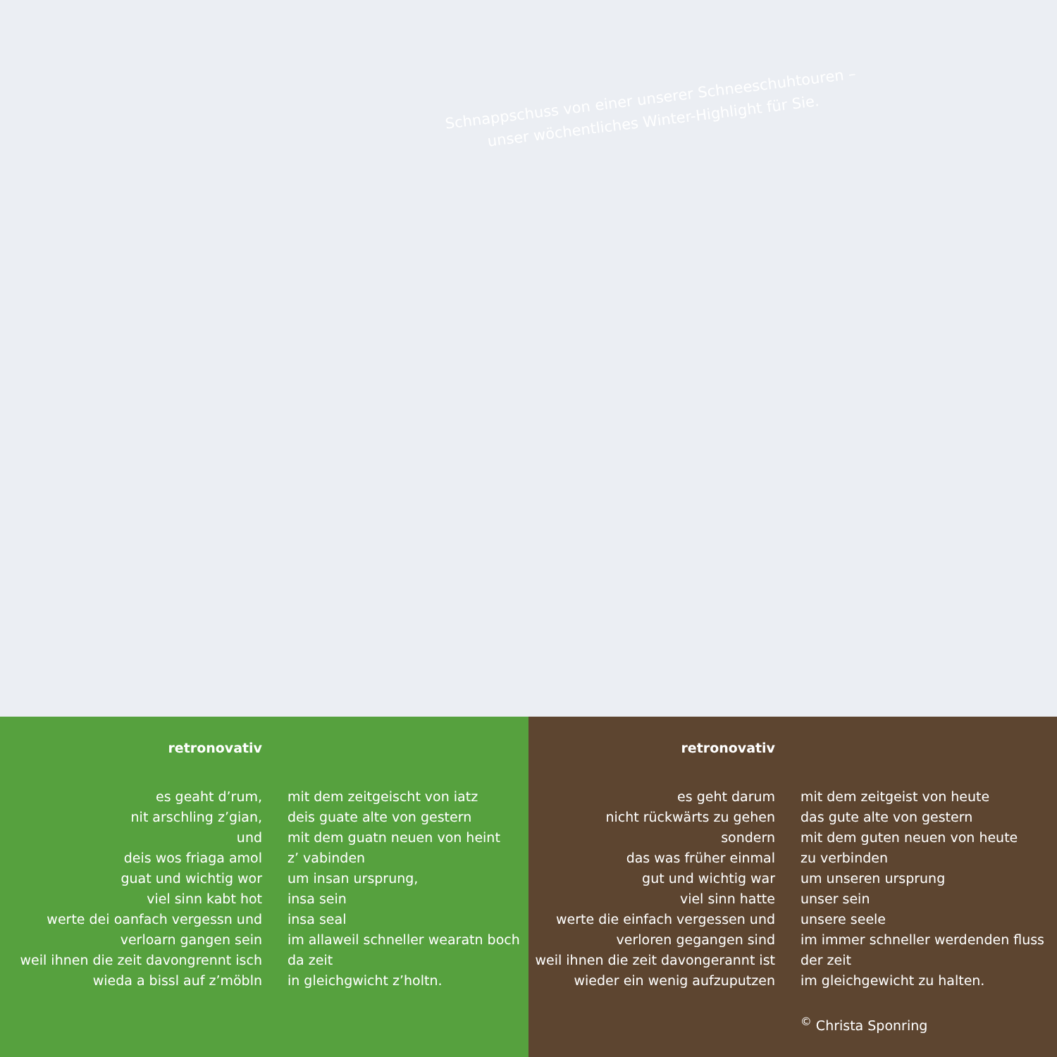Schnappschuss von einer unserer Schneeschuhtouren –
unser wöchentliches Winter-Highlight für Sie.
retronovativ
es geaht d’rum,
nit arschling z’gian,
und
deis wos friaga amol
guat und wichtig wor
viel sinn kabt hot
werte dei oanfach vergessn und
verloarn gangen sein
weil ihnen die zeit davongrennt isch
wieda a bissl auf z’möbln
mit dem zeitgeischt von iatz
deis guate alte von gestern
mit dem guatn neuen von heint
z’ vabinden
um insan ursprung,
insa sein
insa seal
im allaweil schneller wearatn boch
da zeit
in gleichgwicht z’holtn.
retronovativ
es geht darum
nicht rückwärts zu gehen
sondern
das was früher einmal
gut und wichtig war
viel sinn hatte
werte die einfach vergessen und
verloren gegangen sind
weil ihnen die zeit davongerannt ist
wieder ein wenig aufzuputzen
mit dem zeitgeist von heute
das gute alte von gestern
mit dem guten neuen von heute
zu verbinden
um unseren ursprung
unser sein
unsere seele
im immer schneller werdenden fluss
der zeit
im gleichgewicht zu halten.
<sup>©</sup> Christa Sponring